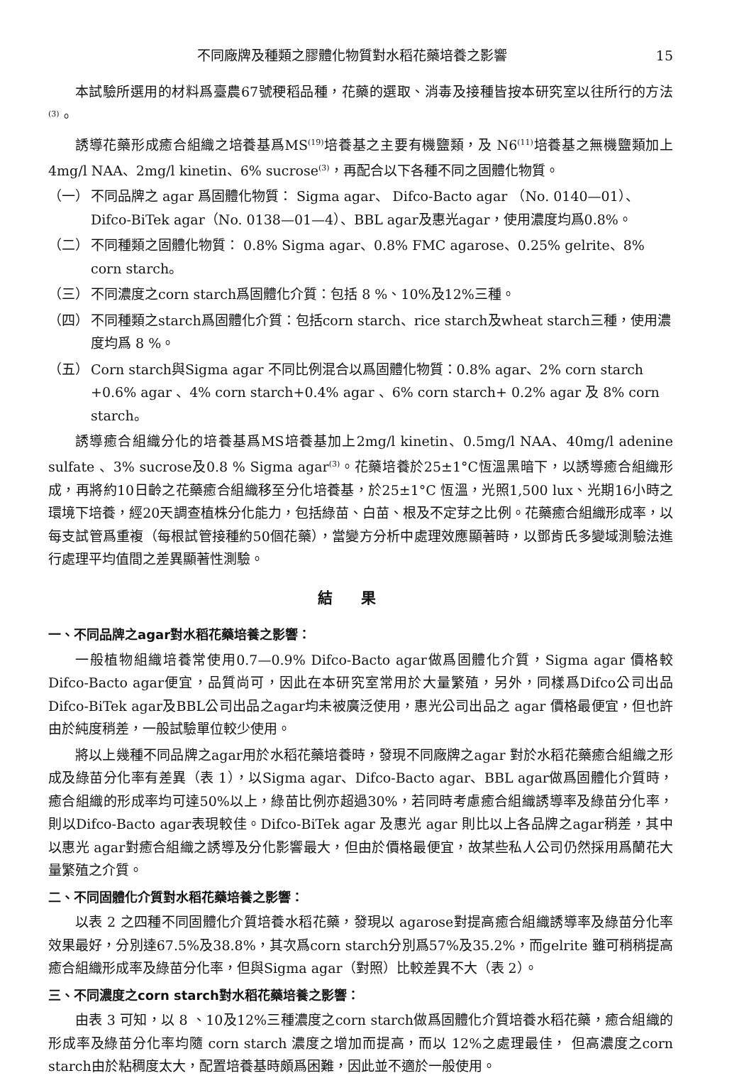不同廠牌及種類之膠體化物質對水稻花藥培養之影響 15
本試驗所選用的材料爲臺農67號稉稻品種，花藥的選取、消毒及接種皆按本研究室以往所行的方法<sup>(3)</sup>。
誘導花藥形成癒合組織之培養基爲MS<sup>(19)</sup>培養基之主要有機鹽類，及 N6<sup>(11)</sup>培養基之無機鹽類加上4mg/l NAA、2mg/l kinetin、6% sucrose<sup>(3)</sup>，再配合以下各種不同之固體化物質。
（一） 不同品牌之 agar 爲固體化物質： Sigma agar、 Difco-Bacto agar （No. 0140—01）、Difco-BiTek agar（No. 0138—01—4）、BBL agar及惠光agar，使用濃度均爲0.8%。
（二） 不同種類之固體化物質： 0.8% Sigma agar、0.8% FMC agarose、0.25% gelrite、8% corn starch。
（三） 不同濃度之corn starch爲固體化介質：包括 8 %、10%及12%三種。
（四） 不同種類之starch爲固體化介質：包括corn starch、rice starch及wheat starch三種，使用濃度均爲 8 %。
（五） Corn starch與Sigma agar 不同比例混合以爲固體化物質：0.8% agar、2% corn starch +0.6% agar 、4% corn starch+0.4% agar 、6% corn starch+ 0.2% agar 及 8% corn starch。
誘導癒合組織分化的培養基爲MS培養基加上2mg/l kinetin、0.5mg/l NAA、40mg/l adenine sulfate 、3% sucrose及0.8 % Sigma agar<sup>(3)</sup>。花藥培養於25±1°C恆溫黑暗下，以誘導癒合組織形成，再將約10日齡之花藥癒合組織移至分化培養基，於25±1°C 恆溫，光照1,500 lux、光期16小時之環境下培養，經20天調查植株分化能力，包括綠苗、白苗、根及不定芽之比例。花藥癒合組織形成率，以每支試管爲重複（每根試管接種約50個花藥），當變方分析中處理效應顯著時，以鄧肯氏多變域測驗法進行處理平均值間之差異顯著性測驗。
結果
一、不同品牌之agar對水稻花藥培養之影響：
一般植物組織培養常使用0.7—0.9% Difco-Bacto agar做爲固體化介質，Sigma agar 價格較Difco-Bacto agar便宜，品質尚可，因此在本研究室常用於大量繁殖，另外，同樣爲Difco公司出品Difco-BiTek agar及BBL公司出品之agar均未被廣泛使用，惠光公司出品之 agar 價格最便宜，但也許由於純度稍差，一般試驗單位較少使用。
將以上幾種不同品牌之agar用於水稻花藥培養時，發現不同廠牌之agar 對於水稻花藥癒合組織之形成及綠苗分化率有差異（表 1），以Sigma agar、Difco-Bacto agar、BBL agar做爲固體化介質時，癒合組織的形成率均可達50%以上，綠苗比例亦超過30%，若同時考慮癒合組織誘導率及綠苗分化率，則以Difco-Bacto agar表現較佳。Difco-BiTek agar 及惠光 agar 則比以上各品牌之agar稍差，其中以惠光 agar對癒合組織之誘導及分化影響最大，但由於價格最便宜，故某些私人公司仍然採用爲蘭花大量繁殖之介質。
二、不同固體化介質對水稻花藥培養之影響：
以表 2 之四種不同固體化介質培養水稻花藥，發現以 agarose對提高癒合組織誘導率及綠苗分化率效果最好，分別達67.5%及38.8%，其次爲corn starch分別爲57%及35.2%，而gelrite 雖可稍稍提高癒合組織形成率及綠苗分化率，但與Sigma agar（對照）比較差異不大（表 2）。
三、不同濃度之corn starch對水稻花藥培養之影響：
由表 3 可知，以 8 、10及12%三種濃度之corn starch做爲固體化介質培養水稻花藥，癒合組織的形成率及綠苗分化率均隨 corn starch 濃度之增加而提高，而以 12%之處理最佳， 但高濃度之corn starch由於粘稠度太大，配置培養基時頗爲困難，因此並不適於一般使用。